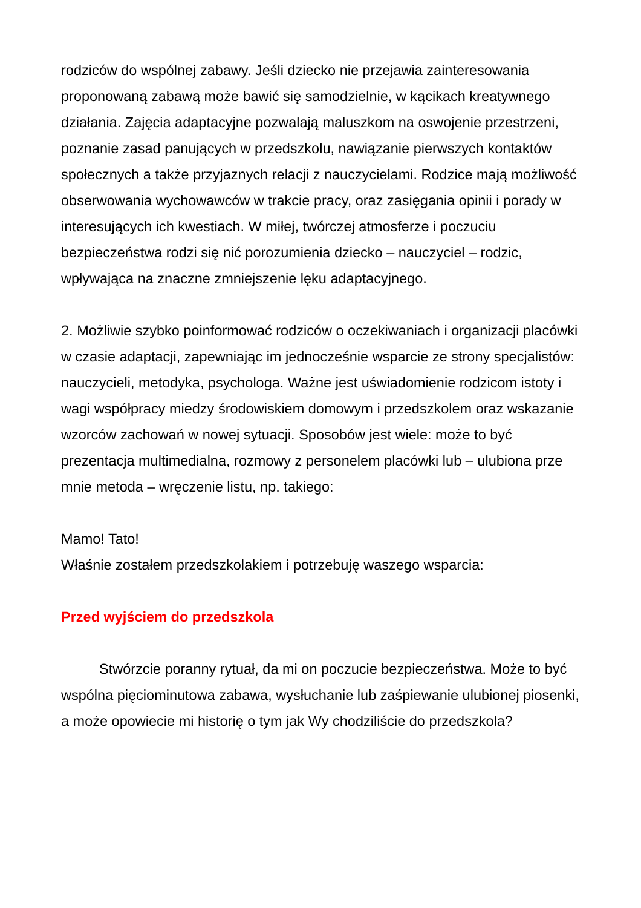rodziców do wspólnej zabawy. Jeśli dziecko nie przejawia zainteresowania proponowaną zabawą może bawić się samodzielnie, w kącikach kreatywnego działania. Zajęcia adaptacyjne pozwalają maluszkom na oswojenie przestrzeni, poznanie zasad panujących w przedszkolu, nawiązanie pierwszych kontaktów społecznych a także przyjaznych relacji z nauczycielami. Rodzice mają możliwość obserwowania wychowawców w trakcie pracy, oraz zasięgania opinii i porady w interesujących ich kwestiach. W miłej, twórczej atmosferze i poczuciu bezpieczeństwa rodzi się nić porozumienia dziecko – nauczyciel – rodzic, wpływająca na znaczne zmniejszenie lęku adaptacyjnego.
2. Możliwie szybko poinformować rodziców o oczekiwaniach i organizacji placówki w czasie adaptacji, zapewniając im jednocześnie wsparcie ze strony specjalistów: nauczycieli, metodyka, psychologa. Ważne jest uświadomienie rodzicom istoty i wagi współpracy miedzy środowiskiem domowym i przedszkolem oraz wskazanie wzorców zachowań w nowej sytuacji. Sposobów jest wiele: może to być prezentacja multimedialna, rozmowy z personelem placówki lub – ulubiona prze mnie metoda – wręczenie listu, np. takiego:
Mamo! Tato!
Właśnie zostałem przedszkolakiem i potrzebuję waszego wsparcia:
Przed wyjściem do przedszkola
Stwórzcie poranny rytuał, da mi on poczucie bezpieczeństwa. Może to być wspólna pięciominutowa zabawa, wysłuchanie lub zaśpiewanie ulubionej piosenki, a może opowiecie mi historię o tym jak Wy chodziliście do przedszkola?